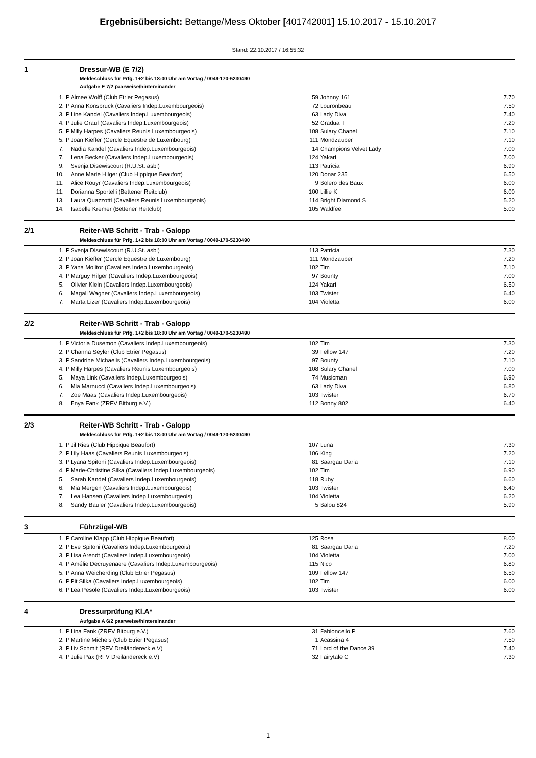Ergebnisübersicht: Bettange/Mess Oktober [401742001] 15.10.2017 - 15.10.2017
Stand: 22.10.2017 / 16:55:32
1 Dressur-WB (E 7/2)
Meldeschluss für Prfg. 1+2 bis 18:00 Uhr am Vortag / 0049-170-5230490
Aufgabe E 7/2 paarweise/hintereinander
| 1. | P | Aimee Wolff (Club Etrier Pegasus) | 59 | Johnny 161 | 7.70 |
| 2. | P | Anna Konsbruck (Cavaliers Indep.Luxembourgeois) | 72 | Louronbeau | 7.50 |
| 3. | P | Line Kandel (Cavaliers Indep.Luxembourgeois) | 63 | Lady Diva | 7.40 |
| 4. | P | Julie Graul (Cavaliers Indep.Luxembourgeois) | 52 | Gradua T | 7.20 |
| 5. | P | Milly Harpes (Cavaliers Reunis Luxembourgeois) | 108 | Sulary Chanel | 7.10 |
| 5. | P | Joan Kieffer (Cercle Equestre de Luxembourg) | 111 | Mondzauber | 7.10 |
| 7. | | Nadia Kandel (Cavaliers Indep.Luxembourgeois) | 14 | Champions Velvet Lady | 7.00 |
| 7. | | Lena Becker (Cavaliers Indep.Luxembourgeois) | 124 | Yakari | 7.00 |
| 9. | | Svenja Disewiscourt (R.U.St. asbl) | 113 | Patricia | 6.90 |
| 10. | | Anne Marie Hilger (Club Hippique Beaufort) | 120 | Donar 235 | 6.50 |
| 11. | | Alice Rouyr (Cavaliers Indep.Luxembourgeois) | 9 | Bolero des Baux | 6.00 |
| 11. | | Dorianna Sportelli (Bettener Reitclub) | 100 | Lillie K | 6.00 |
| 13. | | Laura Quazzotti (Cavaliers Reunis Luxembourgeois) | 114 | Bright Diamond S | 5.20 |
| 14. | | Isabelle Kremer (Bettener Reitclub) | 105 | Waldfee | 5.00 |
2/1 Reiter-WB Schritt - Trab - Galopp
Meldeschluss für Prfg. 1+2 bis 18:00 Uhr am Vortag / 0049-170-5230490
| 1. | P | Svenja Disewiscourt (R.U.St. asbl) | 113 | Patricia | 7.30 |
| 2. | P | Joan Kieffer (Cercle Equestre de Luxembourg) | 111 | Mondzauber | 7.20 |
| 3. | P | Yana Molitor (Cavaliers Indep.Luxembourgeois) | 102 | Tim | 7.10 |
| 4. | P | Marguy Hilger (Cavaliers Indep.Luxembourgeois) | 97 | Bounty | 7.00 |
| 5. | | Olivier Klein (Cavaliers Indep.Luxembourgeois) | 124 | Yakari | 6.50 |
| 6. | | Magali Wagner (Cavaliers Indep.Luxembourgeois) | 103 | Twister | 6.40 |
| 7. | | Marta Lizer (Cavaliers Indep.Luxembourgeois) | 104 | Violetta | 6.00 |
2/2 Reiter-WB Schritt - Trab - Galopp
Meldeschluss für Prfg. 1+2 bis 18:00 Uhr am Vortag / 0049-170-5230490
| 1. | P | Victoria Dusemon (Cavaliers Indep.Luxembourgeois) | 102 | Tim | 7.30 |
| 2. | P | Channa Seyler (Club Etrier Pegasus) | 39 | Fellow 147 | 7.20 |
| 3. | P | Sandrine Michaelis (Cavaliers Indep.Luxembourgeois) | 97 | Bounty | 7.10 |
| 4. | P | Milly Harpes (Cavaliers Reunis Luxembourgeois) | 108 | Sulary Chanel | 7.00 |
| 5. | | Maya Link (Cavaliers Indep.Luxembourgeois) | 74 | Musicman | 6.90 |
| 6. | | Mia Marnucci (Cavaliers Indep.Luxembourgeois) | 63 | Lady Diva | 6.80 |
| 7. | | Zoe Maas (Cavaliers Indep.Luxembourgeois) | 103 | Twister | 6.70 |
| 8. | | Enya Fank (ZRFV Bitburg e.V.) | 112 | Bonny 802 | 6.40 |
2/3 Reiter-WB Schritt - Trab - Galopp
Meldeschluss für Prfg. 1+2 bis 18:00 Uhr am Vortag / 0049-170-5230490
| 1. | P | Jil Ries (Club Hippique Beaufort) | 107 | Luna | 7.30 |
| 2. | P | Lily Haas (Cavaliers Reunis Luxembourgeois) | 106 | King | 7.20 |
| 3. | P | Lyana Spitoni (Cavaliers Indep.Luxembourgeois) | 81 | Saargau Daria | 7.10 |
| 4. | P | Marie-Christine Silka (Cavaliers Indep.Luxembourgeois) | 102 | Tim | 6.90 |
| 5. | | Sarah Kandel (Cavaliers Indep.Luxembourgeois) | 118 | Ruby | 6.60 |
| 6. | | Mia Mergen (Cavaliers Indep.Luxembourgeois) | 103 | Twister | 6.40 |
| 7. | | Lea Hansen (Cavaliers Indep.Luxembourgeois) | 104 | Violetta | 6.20 |
| 8. | | Sandy Bauler (Cavaliers Indep.Luxembourgeois) | 5 | Balou 824 | 5.90 |
3 Führzügel-WB
| 1. | P | Caroline Klapp (Club Hippique Beaufort) | 125 | Rosa | 8.00 |
| 2. | P | Eve Spitoni (Cavaliers Indep.Luxembourgeois) | 81 | Saargau Daria | 7.20 |
| 3. | P | Lisa Arendt (Cavaliers Indep.Luxembourgeois) | 104 | Violetta | 7.00 |
| 4. | P | Amélie Decruyenaere (Cavaliers Indep.Luxembourgeois) | 115 | Nico | 6.80 |
| 5. | P | Anna Weicherding (Club Etrier Pegasus) | 109 | Fellow 147 | 6.50 |
| 6. | P | Pit Silka (Cavaliers Indep.Luxembourgeois) | 102 | Tim | 6.00 |
| 6. | P | Lea Pesole (Cavaliers Indep.Luxembourgeois) | 103 | Twister | 6.00 |
4 Dressurprüfung Kl.A*
Aufgabe A 6/2 paarweise/hintereinander
| 1. | P | Lina Fank (ZRFV Bitburg e.V.) | 31 | Fabioncello P | 7.60 |
| 2. | P | Martine Michels (Club Etrier Pegasus) | 1 | Acassina 4 | 7.50 |
| 3. | P | Liv Schmit (RFV Dreiländereck e.V) | 71 | Lord of the Dance 39 | 7.40 |
| 4. | P | Julie Pax (RFV Dreiländereck e.V) | 32 | Fairytale C | 7.30 |
1